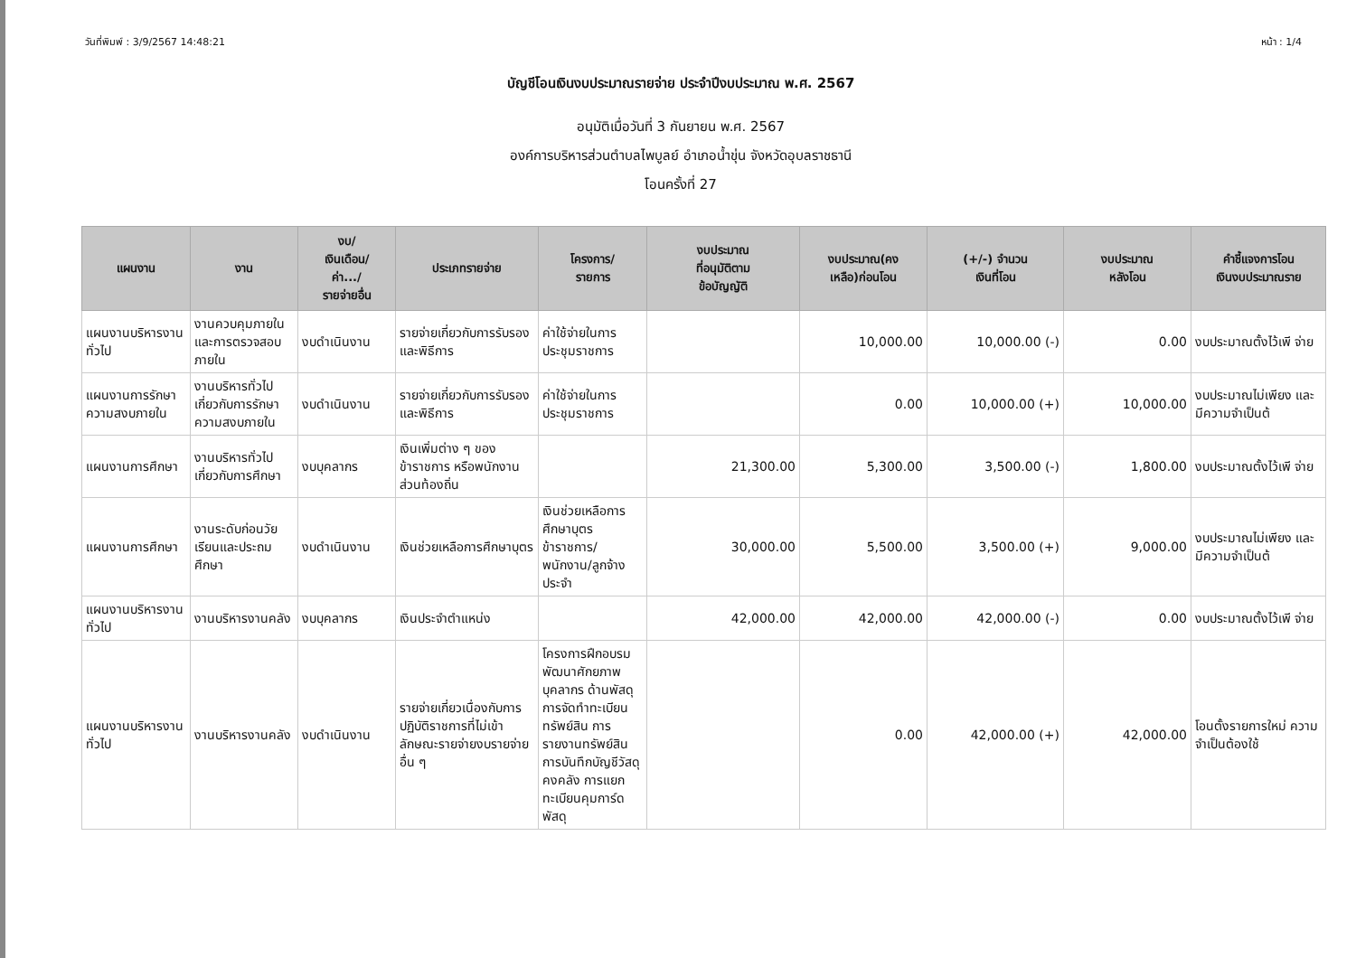วันที่พิมพ์ : 3/9/2567 14:48:21 หน้า : 1/4
บัญชีโอนเงินงบประมาณรายจ่าย ประจำปีงบประมาณ พ.ศ. 2567
อนุมัติเมื่อวันที่ 3 กันยายน พ.ศ. 2567
องค์การบริหารส่วนตำบลไพบูลย์ อำเภอน้ำขุ่น จังหวัดอุบลราชธานี
โอนครั้งที่ 27
| แผนงาน | งาน | งบ/ เงินเดือน/ ค่า.../ รายจ่ายอื่น | ประเภทรายจ่าย | โครงการ/ รายการ | งบประมาณ ที่อนุมัติตาม ข้อบัญญัติ | งบประมาณ(คง เหลือ)ก่อนโอน | (+/-) จำนวน เงินที่โอน | งบประมาณ หลังโอน | คำชี้แจงการโอน เงินงบประมาณราย |
| --- | --- | --- | --- | --- | --- | --- | --- | --- | --- |
| แผนงานบริหารงานทั่วไป | งานควบคุมภายในและการตรวจสอบภายใน | งบดำเนินงาน | รายจ่ายเกี่ยวกับการรับรองและพิธีการ | ค่าใช้จ่ายในการประชุมราชการ | | 10,000.00 | 10,000.00 (-) | 0.00 | งบประมาณตั้งไว้เพี จ่าย |
| แผนงานการรักษาความสงบภายใน | งานบริหารทั่วไปเกี่ยวกับการรักษาความสงบภายใน | งบดำเนินงาน | รายจ่ายเกี่ยวกับการรับรองและพิธีการ | ค่าใช้จ่ายในการประชุมราชการ | | 0.00 | 10,000.00 (+) | 10,000.00 | งบประมาณไม่เพียง และมีความจำเป็นต้ |
| แผนงานการศึกษา | งานบริหารทั่วไปเกี่ยวกับการศึกษา | งบบุคลากร | เงินเพิ่มต่าง ๆ ของข้าราชการ หรือพนักงานส่วนท้องถิ่น | | 21,300.00 | 5,300.00 | 3,500.00 (-) | 1,800.00 | งบประมาณตั้งไว้เพี จ่าย |
| แผนงานการศึกษา | งานระดับก่อนวัยเรียนและประถมศึกษา | งบดำเนินงาน | เงินช่วยเหลือการศึกษาบุตร | เงินช่วยเหลือการศึกษาบุตรข้าราชการ/พนักงาน/ลูกจ้างประจำ | 30,000.00 | 5,500.00 | 3,500.00 (+) | 9,000.00 | งบประมาณไม่เพียง และมีความจำเป็นต้ |
| แผนงานบริหารงานทั่วไป | งานบริหารงานคลัง | งบบุคลากร | เงินประจำตำแหน่ง | | 42,000.00 | 42,000.00 | 42,000.00 (-) | 0.00 | งบประมาณตั้งไว้เพี จ่าย |
| แผนงานบริหารงานทั่วไป | งานบริหารงานคลัง | งบดำเนินงาน | รายจ่ายเกี่ยวเนื่องกับการปฏิบัติราชการที่ไม่เข้าลักษณะรายจ่ายงบรายจ่ายอื่น ๆ | โครงการฝึกอบรมพัฒนาศักยภาพบุคลากร ด้านพัสดุ การจัดทำทะเบียนทรัพย์สิน การรายงานทรัพย์สิน การบันทึกบัญชีวัสดุคงคลัง การแยกทะเบียนคุมการ์ดพัสดุ | | 0.00 | 42,000.00 (+) | 42,000.00 | โอนตั้งรายการใหม่ ความจำเป็นต้องใช้ |